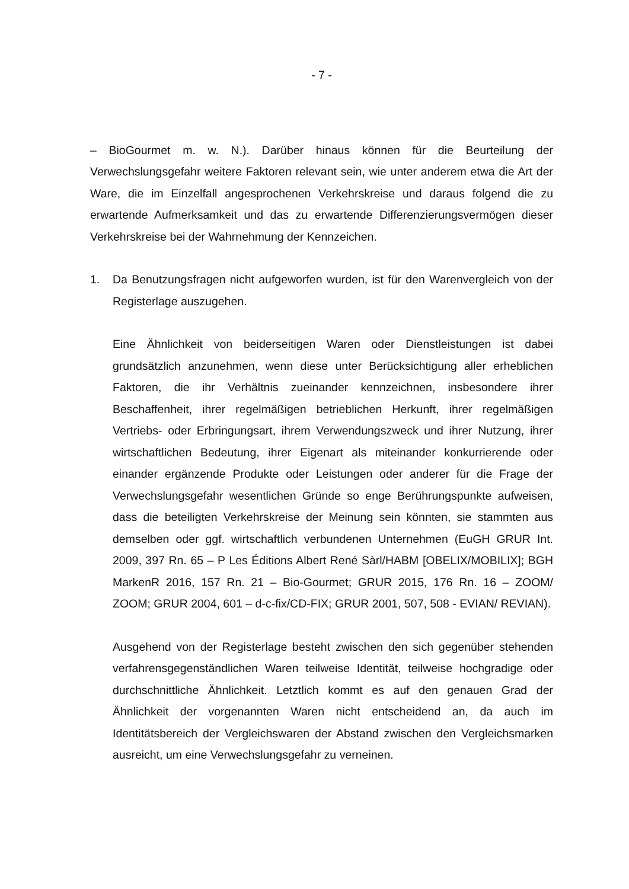- 7 -
– BioGourmet m. w. N.). Darüber hinaus können für die Beurteilung der Verwechslungsgefahr weitere Faktoren relevant sein, wie unter anderem etwa die Art der Ware, die im Einzelfall angesprochenen Verkehrskreise und daraus folgend die zu erwartende Aufmerksamkeit und das zu erwartende Differenzierungsvermögen dieser Verkehrskreise bei der Wahrnehmung der Kennzeichen.
1. Da Benutzungsfragen nicht aufgeworfen wurden, ist für den Warenvergleich von der Registerlage auszugehen.
Eine Ähnlichkeit von beiderseitigen Waren oder Dienstleistungen ist dabei grundsätzlich anzunehmen, wenn diese unter Berücksichtigung aller erheblichen Faktoren, die ihr Verhältnis zueinander kennzeichnen, insbesondere ihrer Beschaffenheit, ihrer regelmäßigen betrieblichen Herkunft, ihrer regelmäßigen Vertriebs- oder Erbringungsart, ihrem Verwendungszweck und ihrer Nutzung, ihrer wirtschaftlichen Bedeutung, ihrer Eigenart als miteinander konkurrierende oder einander ergänzende Produkte oder Leistungen oder anderer für die Frage der Verwechslungsgefahr wesentlichen Gründe so enge Berührungspunkte aufweisen, dass die beteiligten Verkehrskreise der Meinung sein könnten, sie stammten aus demselben oder ggf. wirtschaftlich verbundenen Unternehmen (EuGH GRUR Int. 2009, 397 Rn. 65 – P Les Éditions Albert René Sàrl/HABM [OBELIX/MOBILIX]; BGH MarkenR 2016, 157 Rn. 21 – Bio-Gourmet; GRUR 2015, 176 Rn. 16 – ZOOM/ ZOOM; GRUR 2004, 601 – d-c-fix/CD-FIX; GRUR 2001, 507, 508 - EVIAN/ REVIAN).
Ausgehend von der Registerlage besteht zwischen den sich gegenüber stehenden verfahrensgegenständlichen Waren teilweise Identität, teilweise hochgradige oder durchschnittliche Ähnlichkeit. Letztlich kommt es auf den genauen Grad der Ähnlichkeit der vorgenannten Waren nicht entscheidend an, da auch im Identitätsbereich der Vergleichswaren der Abstand zwischen den Vergleichsmarken ausreicht, um eine Verwechslungsgefahr zu verneinen.